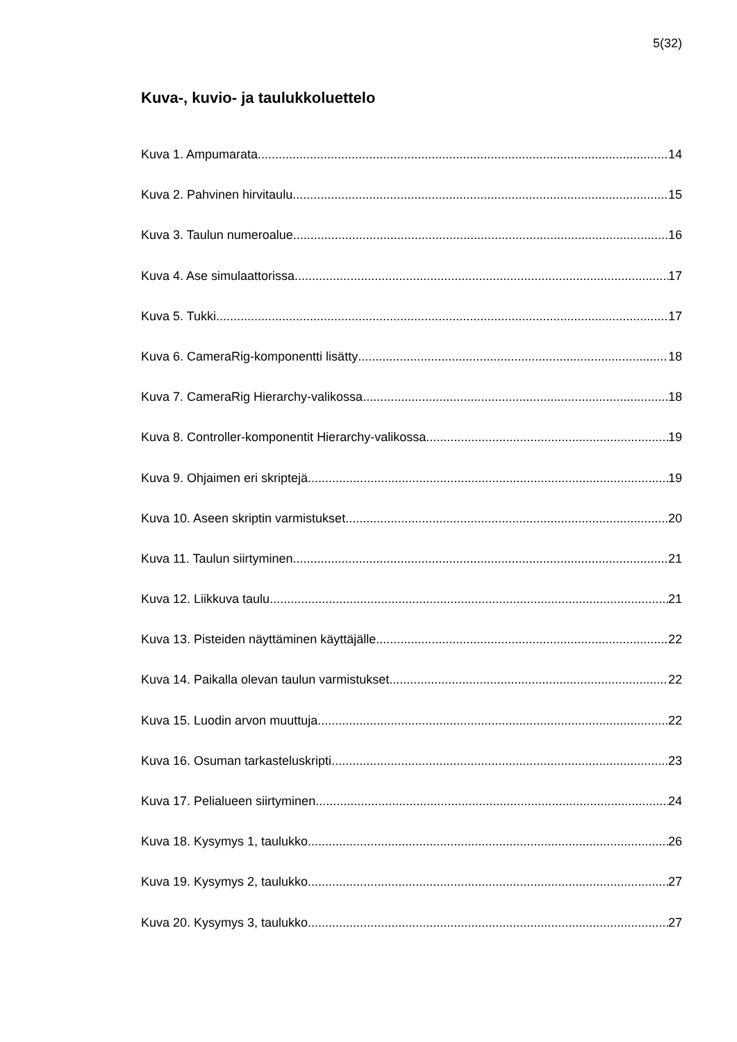5(32)
Kuva-, kuvio- ja taulukkoluettelo
Kuva 1. Ampumarata 14
Kuva 2. Pahvinen hirvitaulu 15
Kuva 3. Taulun numeroalue 16
Kuva 4. Ase simulaattorissa 17
Kuva 5. Tukki 17
Kuva 6. CameraRig-komponentti lisätty 18
Kuva 7. CameraRig Hierarchy-valikossa 18
Kuva 8. Controller-komponentit Hierarchy-valikossa 19
Kuva 9. Ohjaimen eri skriptejä 19
Kuva 10. Aseen skriptin varmistukset 20
Kuva 11. Taulun siirtyminen 21
Kuva 12. Liikkuva taulu 21
Kuva 13. Pisteiden näyttäminen käyttäjälle 22
Kuva 14. Paikalla olevan taulun varmistukset 22
Kuva 15. Luodin arvon muuttuja 22
Kuva 16. Osuman tarkasteluskripti 23
Kuva 17. Pelialueen siirtyminen 24
Kuva 18. Kysymys 1, taulukko 26
Kuva 19. Kysymys 2, taulukko 27
Kuva 20. Kysymys 3, taulukko 27